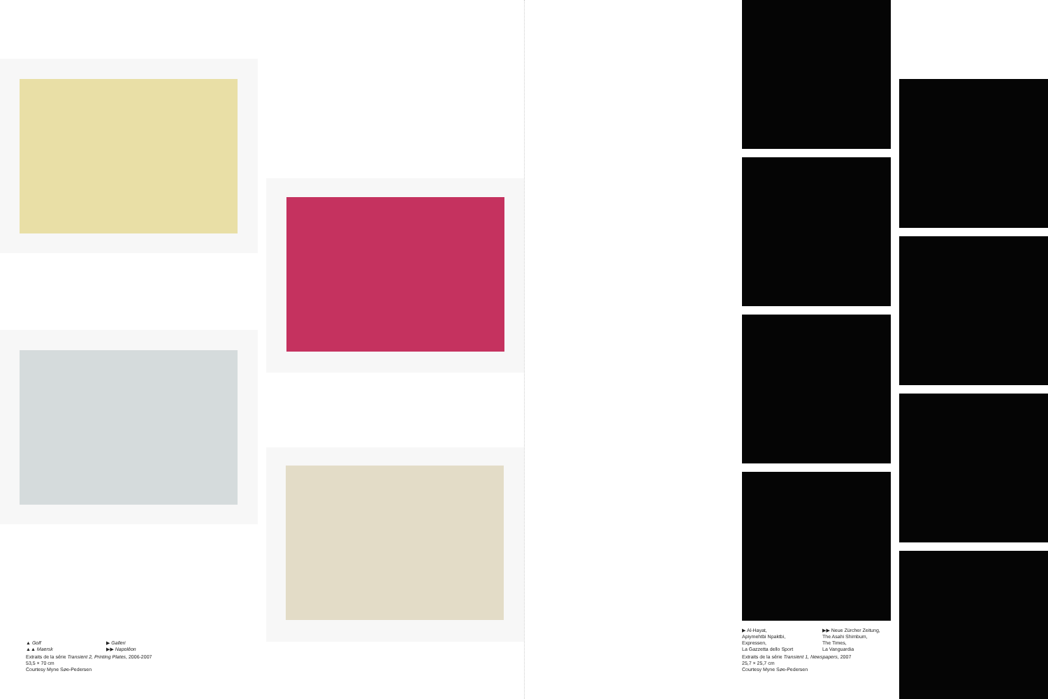▲ Golf
▲▲ Maersk
▶ Galleri
▶▶ Napoléon
Extraits de la série Transient 2, Printing Plates, 2006-2007
53,5 × 70 cm
Courtesy Myne Søe-Pedersen
▶ Al-Hayat,
Apiymehtbi Npaktbi,
Expressen,
La Gazzetta dello Sport
▶▶ Neue Zürcher Zeitung,
The Asahi Shimbum,
The Times,
La Vanguardia
Extraits de la série Transient 1, Newspapers, 2007
25,7 × 25,7 cm
Courtesy Myne Søe-Pedersen